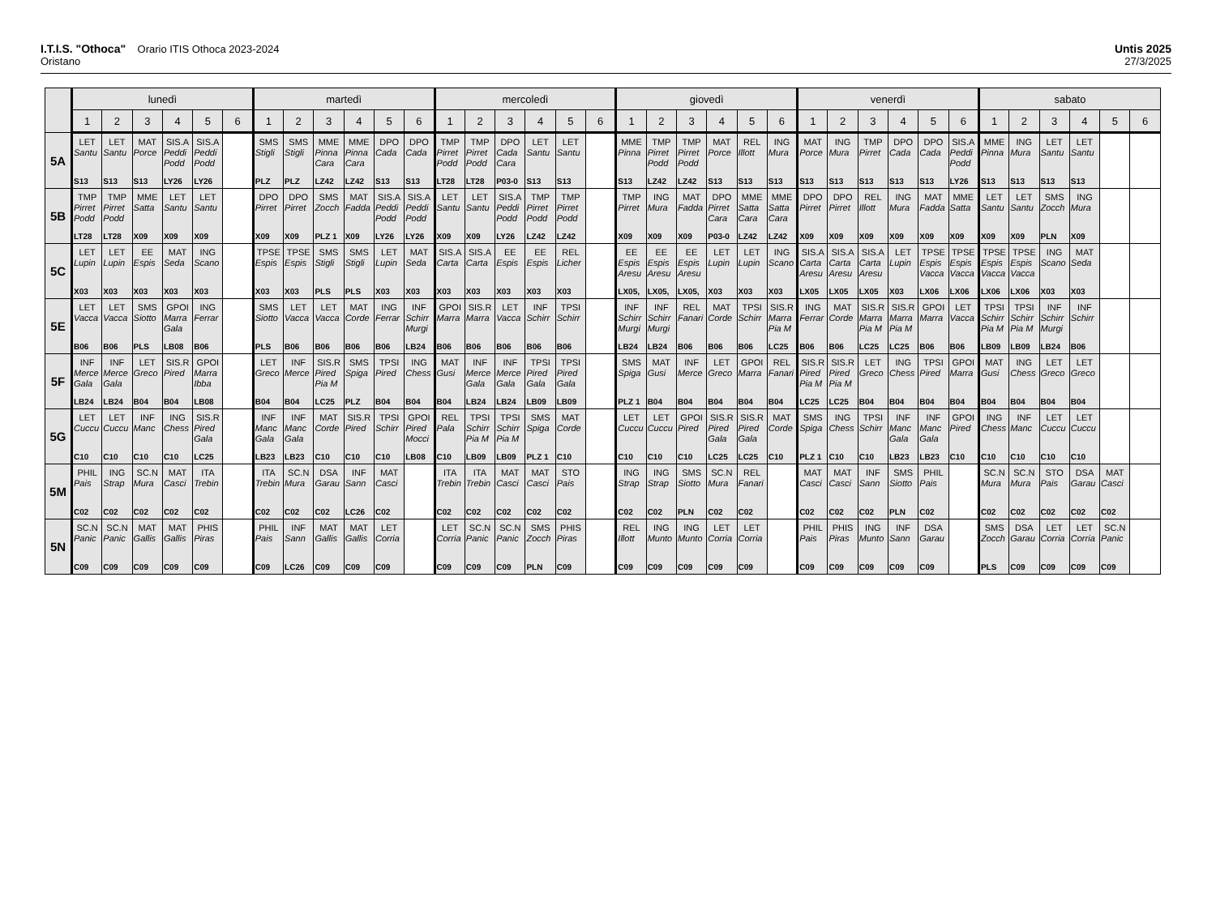I.T.I.S. "Othoca" Orario ITIS Othoca 2023-2024
Oristano
Untis 2025
27/3/2025
| | lunedì | | | | | | martedì | | | | | | mercoledì | | | | | | giovedì | | | | | | venerdì | | | | | | sabato | | | | | |
| --- | --- | --- | --- | --- | --- | --- | --- | --- | --- | --- | --- | --- | --- | --- | --- | --- | --- | --- | --- | --- | --- | --- | --- | --- | --- | --- | --- | --- | --- | --- | --- | --- | --- | --- | --- | --- |
| | 1 | 2 | 3 | 4 | 5 | 6 | 1 | 2 | 3 | 4 | 5 | 6 | 1 | 2 | 3 | 4 | 5 | 6 | 1 | 2 | 3 | 4 | 5 | 6 | 1 | 2 | 3 | 4 | 5 | 6 | 1 | 2 | 3 | 4 | 5 | 6 |
| 5A | LET Santu S13 | LET Santu S13 | MAT Porce S13 | SIS.A Peddi Podd LY26 | SIS.A Peddi Podd LY26 | | SMS Stigli PLZ | SMS Stigli PLZ | MME Pinna Cara LZ42 | MME Pinna Cara LZ42 | DPO Cada S13 | DPO Cada S13 | TMP Pirret Podd LT28 | TMP Pirret Podd LT28 | DPO Cada Cara P03-0 | LET Santu S13 | LET Santu S13 | | MME Pinna S13 | TMP Pirret Podd LZ42 | TMP Pirret Podd LZ42 | MAT Porce S13 | REL Illott S13 | ING Mura S13 | MAT Porce S13 | ING Mura S13 | TMP Pirret S13 | DPO Cada S13 | DPO Cada S13 | SIS.A Peddi Podd LY26 | MME Pinna S13 | ING Mura S13 | LET Santu S13 | LET Santu S13 | | |
| 5B | TMP Pirret Podd LT28 | TMP Pirret Podd LT28 | MME Satta X09 | LET Santu X09 | LET Santu X09 | | DPO Pirret X09 | DPO Pirret X09 | SMS Zocch PLZ 1 | MAT Fadda X09 | SIS.A Peddi Podd LY26 | SIS.A Peddi Podd LY26 | LET Santu X09 | LET Santu X09 | SIS.A Peddi Podd LY26 | TMP Pirret Podd LZ42 | TMP Pirret Podd LZ42 | | TMP Pirret X09 | ING Mura X09 | MAT Fadda X09 | DPO Pirret Cara P03-0 | MME Satta Cara LZ42 | MME Satta Cara LZ42 | DPO Pirret X09 | DPO Pirret X09 | REL Illott X09 | ING Mura X09 | MAT Fadda X09 | MME Satta X09 | LET Santu X09 | LET Santu X09 | SMS Zocch PLN | ING Mura X09 | | |
| 5C | LET Lupin X03 | LET Lupin X03 | EE Espis X03 | MAT Seda X03 | ING Scano X03 | | TPSE Espis X03 | TPSE Espis X03 | SMS Stigli PLS | SMS Stigli PLS | LET Lupin X03 | MAT Seda X03 | SIS.A Carta X03 | SIS.A Carta X03 | EE Espis X03 | EE Espis X03 | REL Licher X03 | | EE Espis Aresu LX05, | EE Espis Aresu LX05, | EE Espis Aresu LX05, | LET Lupin X03 | LET Lupin X03 | ING Scano X03 | SIS.A Carta Aresu LX05 | SIS.A Carta Aresu LX05 | SIS.A Carta Aresu LX05 | LET Lupin X03 | TPSE Espis Vacca LX06 | TPSE Espis Vacca LX06 | TPSE Espis Vacca LX06 | TPSE Espis Vacca LX06 | ING Scano X03 | MAT Seda X03 | | |
| 5E | LET Vacca B06 | LET Vacca B06 | SMS Siotto PLS | GPOI Marra Gala LB08 | ING Ferrar B06 | | SMS Siotto PLS | LET Vacca B06 | LET Vacca B06 | MAT Corde B06 | ING Ferrar B06 | INF Schirr Murgi LB24 | GPOI Marra B06 | SIS.R Marra B06 | LET Vacca B06 | INF Schirr B06 | TPSI Schirr B06 | | INF Schirr Murgi LB24 | INF Schirr Murgi LB24 | REL Fanari B06 | MAT Corde B06 | TPSI Schirr B06 | SIS.R Marra Pia M LC25 | ING Ferrar B06 | MAT Corde B06 | SIS.R Marra Pia M LC25 | SIS.R Marra Pia M LC25 | GPOI Marra B06 | LET Vacca B06 | TPSI Schirr Pia M LB09 | TPSI Schirr Pia M LB09 | INF Schirr Murgi LB24 | INF Schirr B06 | | |
| 5F | INF Merce Gala LB24 | INF Merce Gala LB24 | LET Greco B04 | SIS.R Pired B04 | GPOI Marra Ibba LB08 | | LET Greco B04 | INF Merce B04 | SIS.R Pired Pia M LC25 | SMS Spiga PLZ | TPSI Pired B04 | ING Chess B04 | MAT Gusi B04 | INF Merce Gala LB24 | INF Merce Gala LB24 | TPSI Pired Gala LB09 | TPSI Pired Gala LB09 | | SMS Spiga PLZ 1 | MAT Gusi B04 | INF Merce B04 | LET Greco B04 | GPOI Marra B04 | REL Fanari B04 | SIS.R Pired Pia M LC25 | SIS.R Pired Pia M LC25 | LET Greco B04 | ING Chess B04 | TPSI Pired B04 | GPOI Marra B04 | MAT Gusi B04 | ING Chess B04 | LET Greco B04 | LET Greco B04 | | |
| 5G | LET Cuccu C10 | LET Cuccu C10 | INF Manc C10 | ING Chess C10 | SIS.R Pired Gala LC25 | | INF Manc Gala LB23 | INF Manc Gala LB23 | MAT Corde C10 | SIS.R Pired C10 | TPSI Schirr C10 | GPOI Pired Mocci LB08 | REL Pala C10 | TPSI Schirr Pia M LB09 | TPSI Schirr Pia M LB09 | SMS Spiga PLZ 1 | MAT Corde C10 | | LET Cuccu C10 | LET Cuccu C10 | GPOI Pired C10 | SIS.R Pired Gala LC25 | SIS.R Pired Gala LC25 | MAT Corde C10 | SMS Spiga PLZ 1 | ING Chess C10 | TPSI Schirr C10 | INF Manc Gala LB23 | INF Manc Gala LB23 | GPOI Pired C10 | ING Chess C10 | INF Manc C10 | LET Cuccu C10 | LET Cuccu C10 | | |
| 5M | PHIL Pais C02 | ING Strap C02 | SC.N Mura C02 | MAT Casci C02 | ITA Trebin C02 | | ITA Trebin C02 | SC.N Mura C02 | DSA Garau C02 | INF Sann LC26 | MAT Casci C02 | | ITA Trebin C02 | ITA Trebin C02 | MAT Casci C02 | MAT Casci C02 | STO Pais C02 | | ING Strap C02 | ING Strap C02 | SMS Siotto PLN | SC.N Mura C02 | REL Fanari C02 | | MAT Casci C02 | MAT Casci C02 | INF Sann C02 | SMS Siotto PLN | PHIL Pais C02 | | SC.N Mura C02 | SC.N Mura C02 | STO Pais C02 | DSA Garau C02 | MAT Casci C02 | |
| 5N | SC.N Panic C09 | SC.N Panic C09 | MAT Gallis C09 | MAT Gallis C09 | PHIS Piras C09 | | PHIL Pais C09 | INF Sann LC26 | MAT Gallis C09 | MAT Gallis C09 | LET Corria C09 | | LET Corria C09 | SC.N Panic C09 | SC.N Panic C09 | SMS Zocch PLN | PHIS Piras C09 | | REL Illott C09 | ING Munto C09 | ING Munto C09 | LET Corria C09 | LET Corria C09 | | PHIL Pais C09 | PHIS Piras C09 | ING Munto C09 | INF Sann C09 | DSA Garau C09 | | SMS Zocch PLS | DSA Garau C09 | LET Corria C09 | LET Corria C09 | SC.N Panic C09 | |